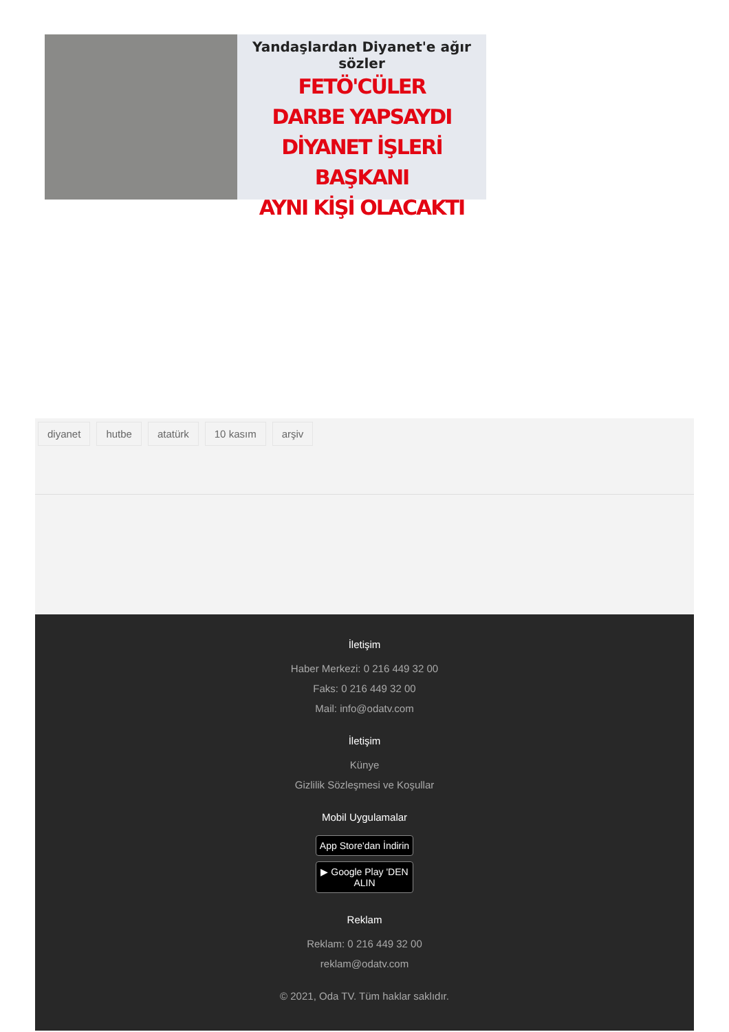Yandaşlardan Diyanet'e ağır sözler
FETÖ'CÜLER
DARBE YAPSAYDI
DİYANET İŞLERİ BAŞKANI
AYNI KİŞİ OLACAKTI
diyanet hutbe atatürk 10 kasım arşiv
İletişim
Haber Merkezi: 0 216 449 32 00
Faks: 0 216 449 32 00
Mail: info@odatv.com
İletişim
Künye
Gizlilik Sözleşmesi ve Koşullar
Mobil Uygulamalar
App Store'dan İndirin
▶ Google Play 'DEN ALIN
Reklam
Reklam: 0 216 449 32 00
reklam@odatv.com
© 2021, Oda TV. Tüm haklar saklıdır.